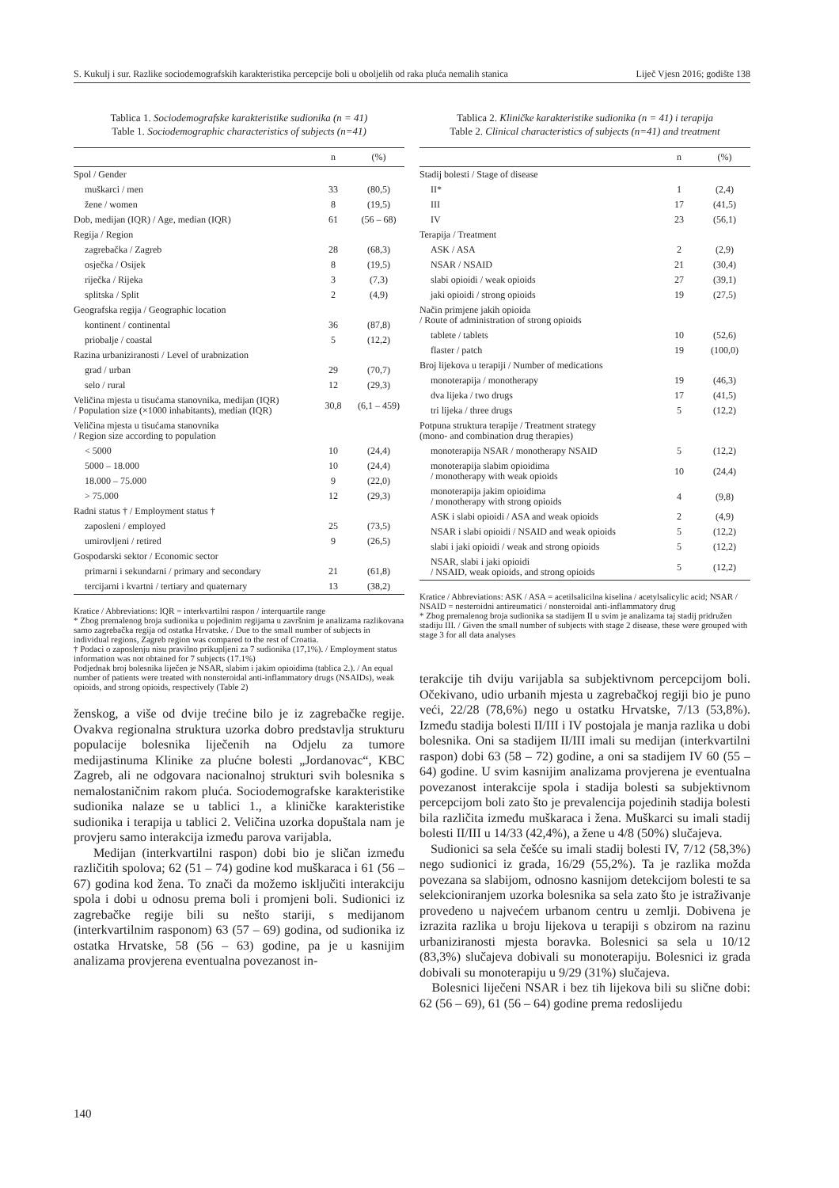S. Kukulj i sur. Razlike sociodemografskih karakteristika percepcije boli u oboljelih od raka pluća nemalih stanica Liječ Vjesn 2016; godište 138
Tablica 1. Sociodemografske karakteristike sudionika (n = 41)
Table 1. Sociodemographic characteristics of subjects (n=41)
| | n | (%) |
| --- | --- | --- |
| Spol / Gender | | |
| muškarci / men | 33 | (80,5) |
| žene / women | 8 | (19,5) |
| Dob, medijan (IQR) / Age, median (IQR) | 61 | (56 – 68) |
| Regija / Region | | |
| zagrebačka / Zagreb | 28 | (68,3) |
| osječka / Osijek | 8 | (19,5) |
| riječka / Rijeka | 3 | (7,3) |
| splitska / Split | 2 | (4,9) |
| Geografska regija / Geographic location | | |
| kontinent / continental | 36 | (87,8) |
| priobalje / coastal | 5 | (12,2) |
| Razina urbaniziranosti / Level of urabnization | | |
| grad / urban | 29 | (70,7) |
| selo / rural | 12 | (29,3) |
| Veličina mjesta u tisućama stanovnika, medijan (IQR) / Population size (×1000 inhabitants), median (IQR) | 30,8 | (6,1 – 459) |
| Veličina mjesta u tisućama stanovnika / Region size according to population | | |
| < 5000 | 10 | (24,4) |
| 5000 – 18.000 | 10 | (24,4) |
| 18.000 – 75.000 | 9 | (22,0) |
| > 75.000 | 12 | (29,3) |
| Radni status † / Employment status † | | |
| zaposleni / employed | 25 | (73,5) |
| umirovljeni / retired | 9 | (26,5) |
| Gospodarski sektor / Economic sector | | |
| primarni i sekundarni / primary and secondary | 21 | (61,8) |
| tercijarni i kvartni / tertiary and quaternary | 13 | (38,2) |
Kratice / Abbreviations: IQR = interkvartilni raspon / interquartile range
* Zbog premalenog broja sudionika u pojedinim regijama u završnim je analizama razlikovana samo zagrebačka regija od ostatka Hrvatske. / Due to the small number of subjects in individual regions, Zagreb region was compared to the rest of Croatia.
† Podaci o zaposlenju nisu pravilno prikupljeni za 7 sudionika (17,1%). / Employment status information was not obtained for 7 subjects (17.1%)
Podjednak broj bolesnika liječen je NSAR, slabim i jakim opioidima (tablica 2.). / An equal number of patients were treated with nonsteroidal anti-inflammatory drugs (NSAIDs), weak opioids, and strong opioids, respectively (Table 2)
ženskog, a više od dvije trećine bilo je iz zagrebačke regije. Ovakva regionalna struktura uzorka dobro predstavlja strukturu populacije bolesnika liječenih na Odjelu za tumore medijastinuma Klinike za plućne bolesti „Jordanovac“, KBC Zagreb, ali ne odgovara nacionalnoj strukturi svih bolesnika s nemalostaničnim rakom pluća. Sociodemografske karakteristike sudionika nalaze se u tablici 1., a kliničke karakteristike sudionika i terapija u tablici 2. Veličina uzorka dopuštala nam je provjeru samo interakcija između parova varijabla.
Medijan (interkvartilni raspon) dobi bio je sličan između različitih spolova; 62 (51 – 74) godine kod muškaraca i 61 (56 – 67) godina kod žena. To znači da možemo isključiti interakciju spola i dobi u odnosu prema boli i promjeni boli. Sudionici iz zagrebačke regije bili su nešto stariji, s medijanom (interkvartilnim rasponom) 63 (57 – 69) godina, od sudionika iz ostatka Hrvatske, 58 (56 – 63) godine, pa je u kasnijim analizama provjerena eventualna povezanost in-
Tablica 2. Kliničke karakteristike sudionika (n = 41) i terapija
Table 2. Clinical characteristics of subjects (n=41) and treatment
| | n | (%) |
| --- | --- | --- |
| Stadij bolesti / Stage of disease | | |
| II* | 1 | (2,4) |
| III | 17 | (41,5) |
| IV | 23 | (56,1) |
| Terapija / Treatment | | |
| ASK / ASA | 2 | (2,9) |
| NSAR / NSAID | 21 | (30,4) |
| slabi opioidi / weak opioids | 27 | (39,1) |
| jaki opioidi / strong opioids | 19 | (27,5) |
| Način primjene jakih opioida / Route of administration of strong opioids | | |
| tablete / tablets | 10 | (52,6) |
| flaster / patch | 19 | (100,0) |
| Broj lijekova u terapiji / Number of medications | | |
| monoterapija / monotherapy | 19 | (46,3) |
| dva lijeka / two drugs | 17 | (41,5) |
| tri lijeka / three drugs | 5 | (12,2) |
| Potpuna struktura terapije / Treatment strategy (mono- and combination drug therapies) | | |
| monoterapija NSAR / monotherapy NSAID | 5 | (12,2) |
| monoterapija slabim opioidima / monotherapy with weak opioids | 10 | (24,4) |
| monoterapija jakim opioidima / monotherapy with strong opioids | 4 | (9,8) |
| ASK i slabi opioidi / ASA and weak opioids | 2 | (4,9) |
| NSAR i slabi opioidi / NSAID and weak opioids | 5 | (12,2) |
| slabi i jaki opioidi / weak and strong opioids | 5 | (12,2) |
| NSAR, slabi i jaki opioidi / NSAID, weak opioids, and strong opioids | 5 | (12,2) |
Kratice / Abbreviations: ASK / ASA = acetilsalicilna kiselina / acetylsalicylic acid; NSAR / NSAID = nesteroidni antireumatici / nonsteroidal anti-inflammatory drug
* Zbog premalenog broja sudionika sa stadijem II u svim je analizama taj stadij pridružen stadiju III. / Given the small number of subjects with stage 2 disease, these were grouped with stage 3 for all data analyses
terakcije tih dviju varijabla sa subjektivnom percepcijom boli. Očekivano, udio urbanih mjesta u zagrebačkoj regiji bio je puno veći, 22/28 (78,6%) nego u ostatku Hrvatske, 7/13 (53,8%). Između stadija bolesti II/III i IV postojala je manja razlika u dobi bolesnika. Oni sa stadijem II/III imali su medijan (interkvartilni raspon) dobi 63 (58 – 72) godine, a oni sa stadijem IV 60 (55 – 64) godine. U svim kasnijim analizama provjerena je eventualna povezanost interakcije spola i stadija bolesti sa subjektivnom percepcijom boli zato što je prevalencija pojedinih stadija bolesti bila različita između muškaraca i žena. Muškarci su imali stadij bolesti II/III u 14/33 (42,4%), a žene u 4/8 (50%) slučajeva.
Sudionici sa sela češće su imali stadij bolesti IV, 7/12 (58,3%) nego sudionici iz grada, 16/29 (55,2%). Ta je razlika možda povezana sa slabijom, odnosno kasnijom detekcijom bolesti te sa selekcioniranjem uzorka bolesnika sa sela zato što je istraživanje provedeno u najvećem urbanom centru u zemlji. Dobivena je izrazita razlika u broju lijekova u terapiji s obzirom na razinu urbaniziranosti mjesta boravka. Bolesnici sa sela u 10/12 (83,3%) slučajeva dobivali su monoterapiju. Bolesnici iz grada dobivali su monoterapiju u 9/29 (31%) slučajeva.
Bolesnici liječeni NSAR i bez tih lijekova bili su slične dobi: 62 (56 – 69), 61 (56 – 64) godine prema redoslijedu
140